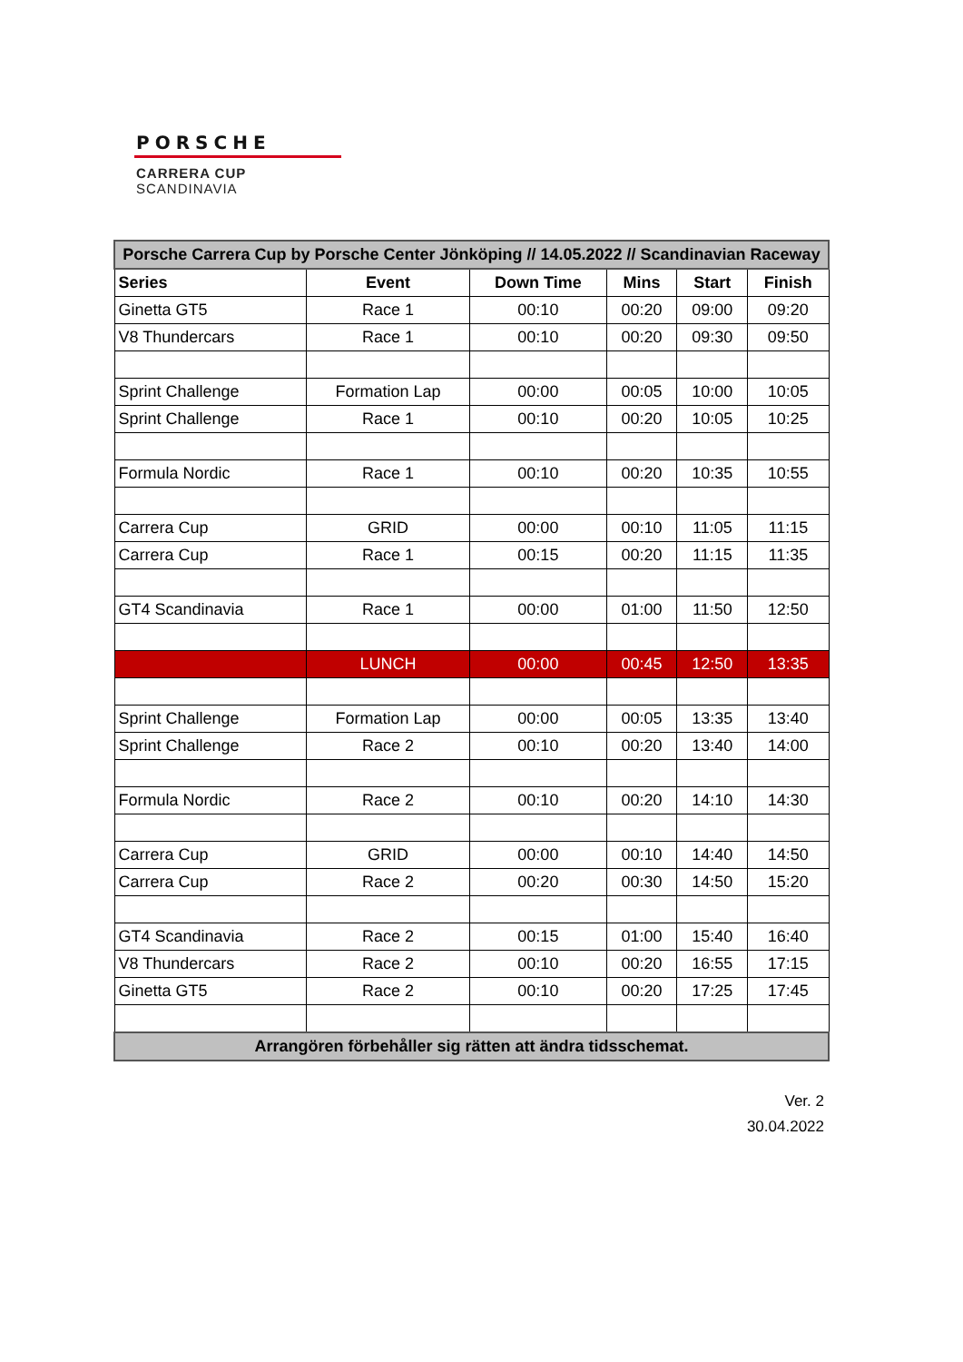PORSCHE
CARRERA CUP
SCANDINAVIA
| Porsche Carrera Cup by Porsche Center Jönköping // 14.05.2022 // Scandinavian Raceway | | | | | |
| Series | Event | Down Time | Mins | Start | Finish |
| Ginetta GT5 | Race 1 | 00:10 | 00:20 | 09:00 | 09:20 |
| V8 Thundercars | Race 1 | 00:10 | 00:20 | 09:30 | 09:50 |
| Sprint Challenge | Formation Lap | 00:00 | 00:05 | 10:00 | 10:05 |
| Sprint Challenge | Race 1 | 00:10 | 00:20 | 10:05 | 10:25 |
| Formula Nordic | Race 1 | 00:10 | 00:20 | 10:35 | 10:55 |
| Carrera Cup | GRID | 00:00 | 00:10 | 11:05 | 11:15 |
| Carrera Cup | Race 1 | 00:15 | 00:20 | 11:15 | 11:35 |
| GT4 Scandinavia | Race 1 | 00:00 | 01:00 | 11:50 | 12:50 |
| | LUNCH | 00:00 | 00:45 | 12:50 | 13:35 |
| Sprint Challenge | Formation Lap | 00:00 | 00:05 | 13:35 | 13:40 |
| Sprint Challenge | Race 2 | 00:10 | 00:20 | 13:40 | 14:00 |
| Formula Nordic | Race 2 | 00:10 | 00:20 | 14:10 | 14:30 |
| Carrera Cup | GRID | 00:00 | 00:10 | 14:40 | 14:50 |
| Carrera Cup | Race 2 | 00:20 | 00:30 | 14:50 | 15:20 |
| GT4 Scandinavia | Race 2 | 00:15 | 01:00 | 15:40 | 16:40 |
| V8 Thundercars | Race 2 | 00:10 | 00:20 | 16:55 | 17:15 |
| Ginetta GT5 | Race 2 | 00:10 | 00:20 | 17:25 | 17:45 |
| Arrangören förbehåller sig rätten att ändra tidsschemat. | | | | | |
Ver. 2
30.04.2022